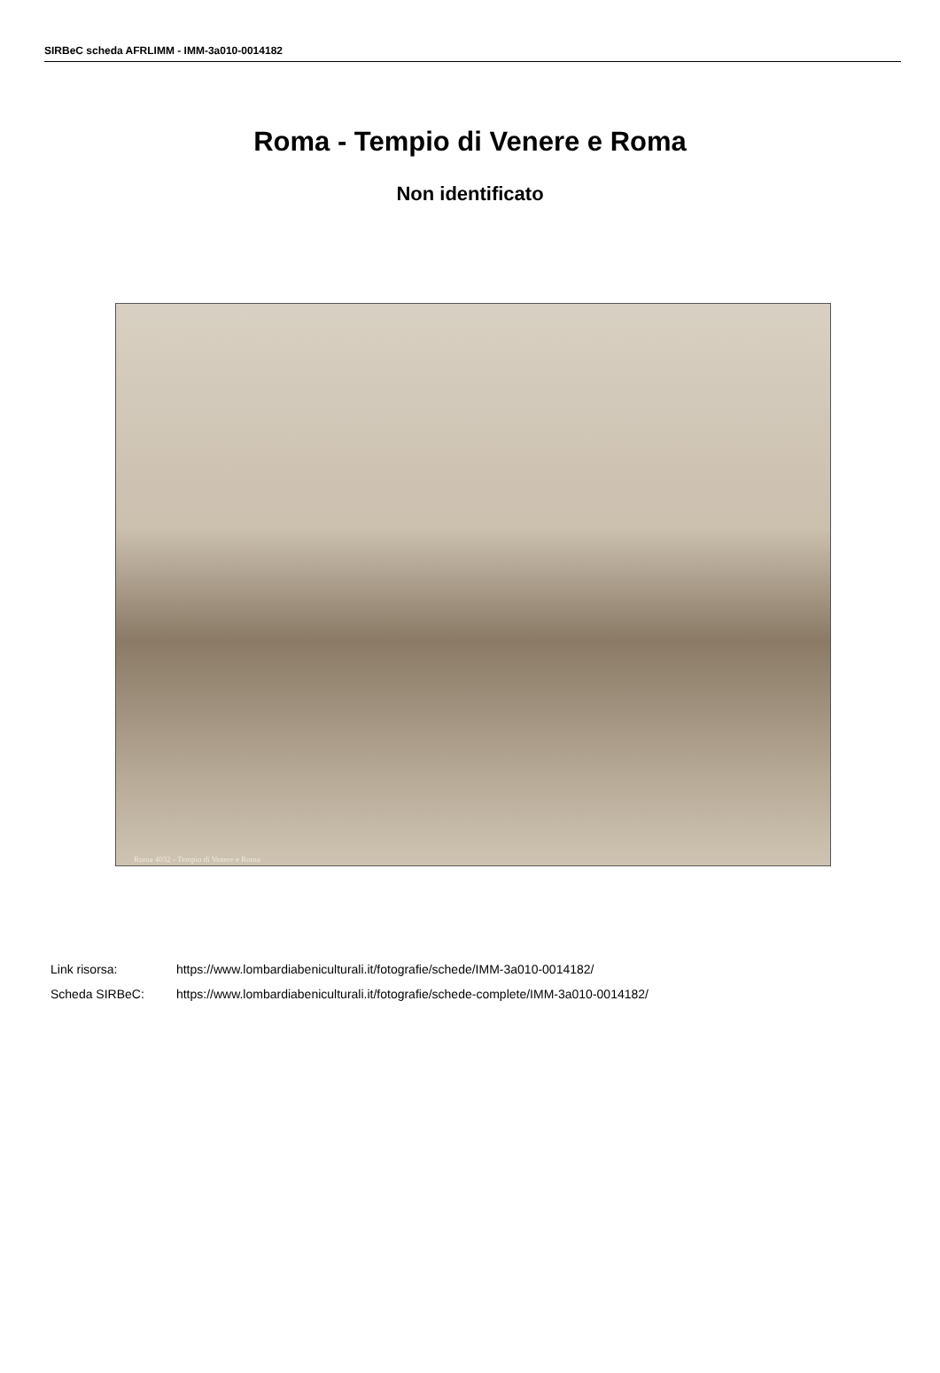SIRBeC scheda AFRLIMM - IMM-3a010-0014182
Roma - Tempio di Venere e Roma
Non identificato
Roma 4032 - Tempio di Venere e Roma
Link risorsa: https://www.lombardiabeniculturali.it/fotografie/schede/IMM-3a010-0014182/
Scheda SIRBeC: https://www.lombardiabeniculturali.it/fotografie/schede-complete/IMM-3a010-0014182/